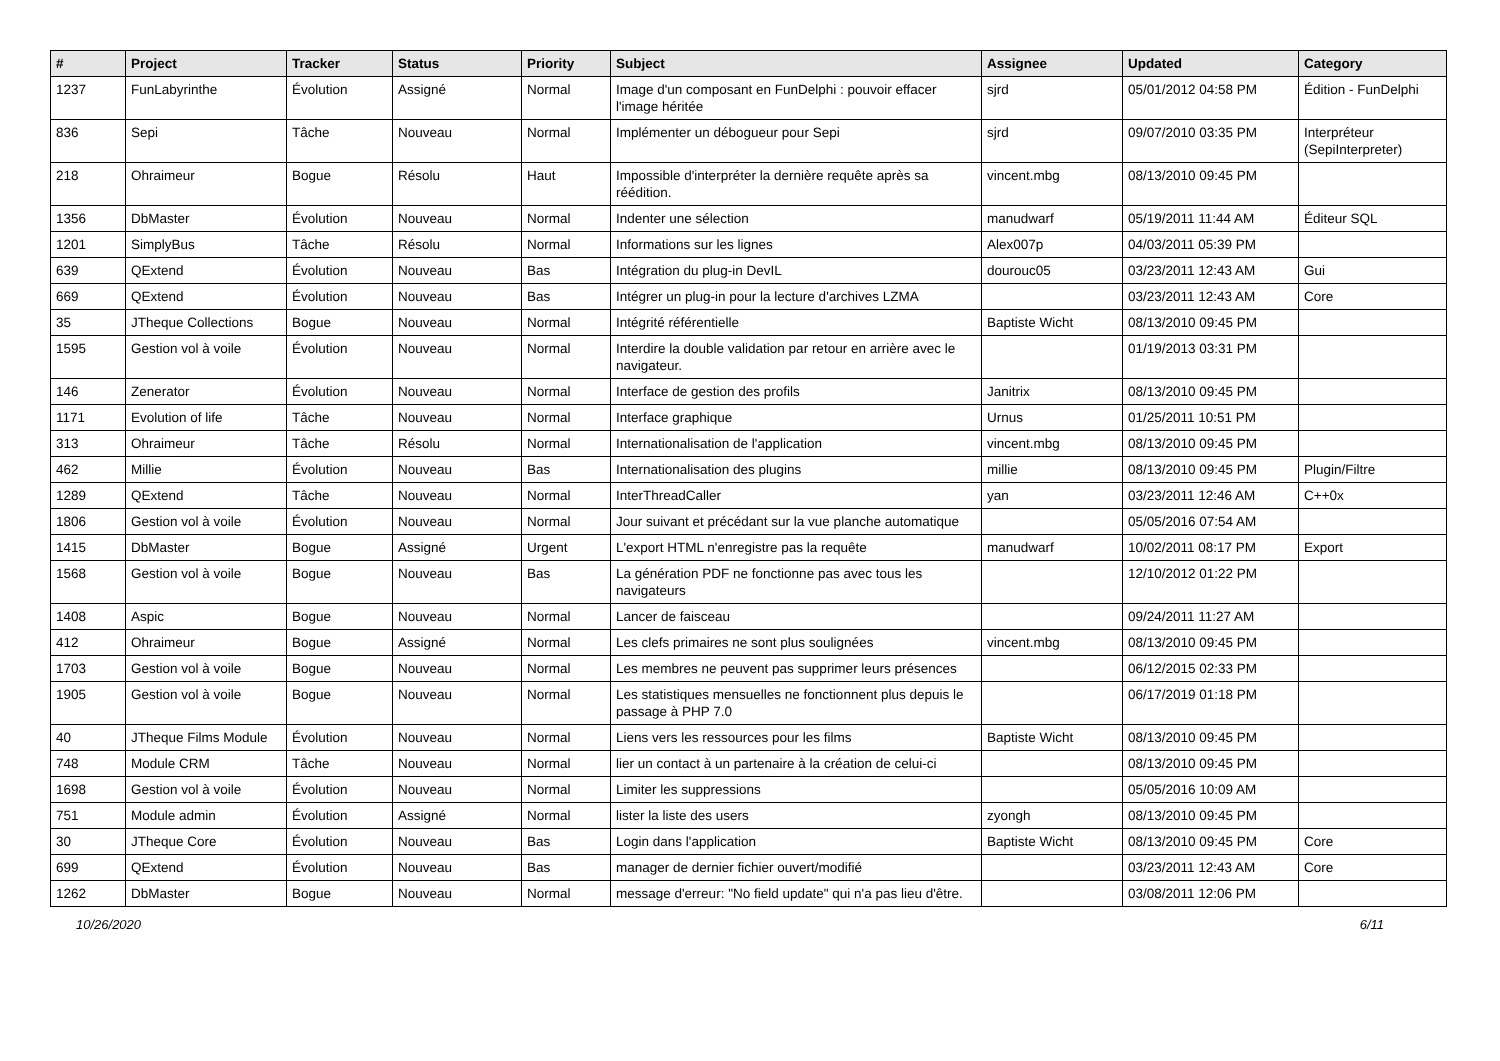| # | Project | Tracker | Status | Priority | Subject | Assignee | Updated | Category |
| --- | --- | --- | --- | --- | --- | --- | --- | --- |
| 1237 | FunLabyrinthe | Évolution | Assigné | Normal | Image d'un composant en FunDelphi : pouvoir effacer l'image héritée | sjrd | 05/01/2012 04:58 PM | Édition - FunDelphi |
| 836 | Sepi | Tâche | Nouveau | Normal | Implémenter un débogueur pour Sepi | sjrd | 09/07/2010 03:35 PM | Interpréteur (SepiInterpreter) |
| 218 | Ohraimeur | Bogue | Résolu | Haut | Impossible d'interpréter la dernière requête après sa réédition. | vincent.mbg | 08/13/2010 09:45 PM | |
| 1356 | DbMaster | Évolution | Nouveau | Normal | Indenter une sélection | manudwarf | 05/19/2011 11:44 AM | Éditeur SQL |
| 1201 | SimplyBus | Tâche | Résolu | Normal | Informations sur les lignes | Alex007p | 04/03/2011 05:39 PM | |
| 639 | QExtend | Évolution | Nouveau | Bas | Intégration du plug-in DevIL | dourouc05 | 03/23/2011 12:43 AM | Gui |
| 669 | QExtend | Évolution | Nouveau | Bas | Intégrer un plug-in pour la lecture d'archives LZMA | | 03/23/2011 12:43 AM | Core |
| 35 | JTheque Collections | Bogue | Nouveau | Normal | Intégrité référentielle | Baptiste Wicht | 08/13/2010 09:45 PM | |
| 1595 | Gestion vol à voile | Évolution | Nouveau | Normal | Interdire la double validation par retour en arrière avec le navigateur. | | 01/19/2013 03:31 PM | |
| 146 | Zenerator | Évolution | Nouveau | Normal | Interface de gestion des profils | Janitrix | 08/13/2010 09:45 PM | |
| 1171 | Evolution of life | Tâche | Nouveau | Normal | Interface graphique | Urnus | 01/25/2011 10:51 PM | |
| 313 | Ohraimeur | Tâche | Résolu | Normal | Internationalisation de l'application | vincent.mbg | 08/13/2010 09:45 PM | |
| 462 | Millie | Évolution | Nouveau | Bas | Internationalisation des plugins | millie | 08/13/2010 09:45 PM | Plugin/Filtre |
| 1289 | QExtend | Tâche | Nouveau | Normal | InterThreadCaller | yan | 03/23/2011 12:46 AM | C++0x |
| 1806 | Gestion vol à voile | Évolution | Nouveau | Normal | Jour suivant et précédant sur la vue planche automatique | | 05/05/2016 07:54 AM | |
| 1415 | DbMaster | Bogue | Assigné | Urgent | L'export HTML n'enregistre pas la requête | manudwarf | 10/02/2011 08:17 PM | Export |
| 1568 | Gestion vol à voile | Bogue | Nouveau | Bas | La génération PDF ne fonctionne pas avec tous les navigateurs | | 12/10/2012 01:22 PM | |
| 1408 | Aspic | Bogue | Nouveau | Normal | Lancer de faisceau | | 09/24/2011 11:27 AM | |
| 412 | Ohraimeur | Bogue | Assigné | Normal | Les clefs primaires ne sont plus soulignées | vincent.mbg | 08/13/2010 09:45 PM | |
| 1703 | Gestion vol à voile | Bogue | Nouveau | Normal | Les membres ne peuvent pas supprimer leurs présences | | 06/12/2015 02:33 PM | |
| 1905 | Gestion vol à voile | Bogue | Nouveau | Normal | Les statistiques mensuelles ne fonctionnent plus depuis le passage à PHP 7.0 | | 06/17/2019 01:18 PM | |
| 40 | JTheque Films Module | Évolution | Nouveau | Normal | Liens vers les ressources pour les films | Baptiste Wicht | 08/13/2010 09:45 PM | |
| 748 | Module CRM | Tâche | Nouveau | Normal | lier un contact à un partenaire à la création de celui-ci | | 08/13/2010 09:45 PM | |
| 1698 | Gestion vol à voile | Évolution | Nouveau | Normal | Limiter les suppressions | | 05/05/2016 10:09 AM | |
| 751 | Module admin | Évolution | Assigné | Normal | lister la liste des users | zyongh | 08/13/2010 09:45 PM | |
| 30 | JTheque Core | Évolution | Nouveau | Bas | Login dans l'application | Baptiste Wicht | 08/13/2010 09:45 PM | Core |
| 699 | QExtend | Évolution | Nouveau | Bas | manager de dernier fichier ouvert/modifié | | 03/23/2011 12:43 AM | Core |
| 1262 | DbMaster | Bogue | Nouveau | Normal | message d'erreur: "No field update" qui n'a pas lieu d'être. | | 03/08/2011 12:06 PM | |
10/26/2020 6/11